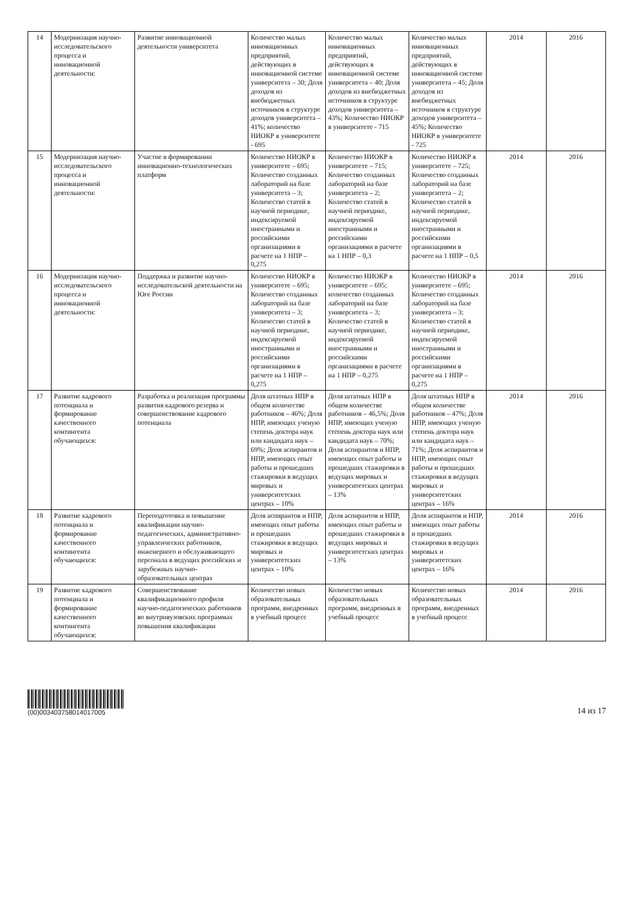| 14 | Модернизация научно-исследовательского процесса и инновационной деятельности: | Развитие инновационной деятельности университета | Количество малых инновационных предприятий, действующих в инновационной системе университета – 30; Доля доходов из внебюджетных источников в структуре доходов университета – 41%; количество НИОКР в университете - 695 | Количество малых инновационных предприятий, действующих в инновационной системе университета – 40; Доля доходов из внебюджетных источников в структуре доходов университета – 43%; Количество НИОКР в университете - 715 | Количество малых инновационных предприятий, действующих в инновационной системе университета – 45; Доля доходов из внебюджетных источников в структуре доходов университета – 45%; Количество НИОКР в университете - 725 | 2014 | 2016 |
| 15 | Модернизация научно-исследовательского процесса и инновационной деятельности: | Участие в формировании инновационно-технологических платформ | Количество НИОКР в университете – 695; Количество созданных лабораторий на базе университета – 3; Количество статей в научной периодике, индексируемой иностранными и российскими организациями в расчете на 1 НПР – 0,275 | Количество НИОКР в университете – 715; Количество созданных лабораторий на базе университета – 2; Количество статей в научной периодике, индексируемой иностранными и российскими организациями в расчете на 1 НПР – 0,3 | Количество НИОКР в университете – 725; Количество созданных лабораторий на базе университета – 2; Количество статей в научной периодике, индексируемой иностранными и российскими организациями в расчете на 1 НПР – 0,5 | 2014 | 2016 |
| 16 | Модернизация научно-исследовательского процесса и инновационной деятельности: | Поддержка и развитие научно-исследовательской деятельности на Юге России | Количество НИОКР в университете – 695; Количество созданных лабораторий на базе университета – 3; Количество статей в научной периодике, индексируемой иностранными и российскими организациями в расчете на 1 НПР – 0,275 | Количество НИОКР в университете – 695; количество созданных лабораторий на базе университета – 3; Количество статей в научной периодике, индексируемой иностранными и российскими организациями в расчете на 1 НПР – 0,275 | Количество НИОКР в университете – 695; Количество созданных лабораторий на базе университета – 3; Количество статей в научной периодике, индексируемой иностранными и российскими организациями в расчете на 1 НПР – 0,275 | 2014 | 2016 |
| 17 | Развитие кадрового потенциала и формирование качественного контингента обучающихся: | Разработка и реализация программы развития кадрового резерва и совершенствование кадрового потенциала | Доля штатных НПР в общем количестве работников – 46%; Доля НПР, имеющих ученую степень доктора наук или кандидата наук – 69%; Доля аспирантов и НПР, имеющих опыт работы и прошедших стажировки в ведущих мировых и университетских центрах – 10% | Доля штатных НПР в общем количестве работников – 46,5%; Доля НПР, имеющих ученую степень доктора наук или кандидата наук – 70%; Доля аспирантов и НПР, имеющих опыт работы и прошедших стажировки в ведущих мировых и университетских центрах – 13% | Доля штатных НПР в общем количестве работников – 47%; Доля НПР, имеющих ученую степень доктора наук или кандидата наук – 71%; Доля аспирантов и НПР, имеющих опыт работы и прошедших стажировки в ведущих мировых и университетских центрах – 16% | 2014 | 2016 |
| 18 | Развитие кадрового потенциала и формирование качественного контингента обучающихся: | Переподготовка и повышение квалификации научно-педагогических, административно-управленческих работников, инженерного и обслуживающего персонала в ведущих российских и зарубежных научно-образовательных центрах | Доля аспирантов и НПР, имеющих опыт работы и прошедших стажировки в ведущих мировых и университетских центрах – 10% | Доля аспирантов и НПР, имеющих опыт работы и прошедших стажировки в ведущих мировых и университетских центрах – 13% | Доля аспирантов и НПР, имеющих опыт работы и прошедших стажировки в ведущих мировых и университетских центрах – 16% | 2014 | 2016 |
| 19 | Развитие кадрового потенциала и формирование качественного контингента обучающихся: | Совершенствование квалификационного профиля научно-педагогических работников во внутривузовских программах повышения квалификации | Количество новых образовательных программ, внедренных в учебный процесс | Количество новых образовательных программ, внедренных в учебный процесс | Количество новых образовательных программ, внедренных в учебный процесс | 2014 | 2016 |
(00)00340375801401700​5
14 из 17